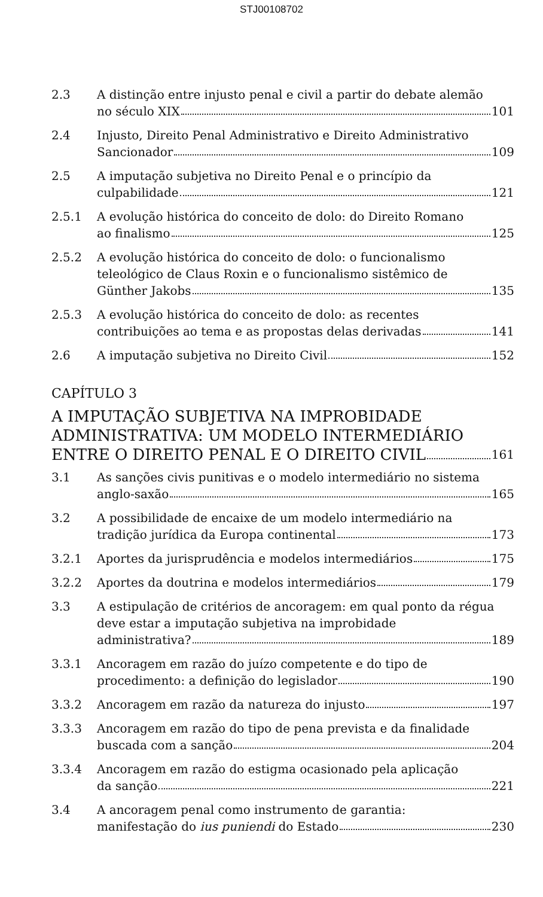STJ00108702
2.3 A distinção entre injusto penal e civil a partir do debate alemão
no século XIX 101
2.4 Injusto, Direito Penal Administrativo e Direito Administrativo
Sancionador 109
2.5 A imputação subjetiva no Direito Penal e o princípio da
culpabilidade 121
2.5.1 A evolução histórica do conceito de dolo: do Direito Romano
ao finalismo 125
2.5.2 A evolução histórica do conceito de dolo: o funcionalismo teleológico de Claus Roxin e o funcionalismo sistêmico de
Günther Jakobs 135
2.5.3 A evolução histórica do conceito de dolo: as recentes
contribuições ao tema e as propostas delas derivadas 141
2.6 A imputação subjetiva no Direito Civil 152
CAPÍTULO 3
A IMPUTAÇÃO SUBJETIVA NA IMPROBIDADE
ADMINISTRATIVA: UM MODELO INTERMEDIÁRIO
ENTRE O DIREITO PENAL E O DIREITO CIVIL 161
3.1 As sanções civis punitivas e o modelo intermediário no sistema
anglo-saxão 165
3.2 A possibilidade de encaixe de um modelo intermediário na
tradição jurídica da Europa continental 173
3.2.1 Aportes da jurisprudência e modelos intermediários 175
3.2.2 Aportes da doutrina e modelos intermediários 179
3.3 A estipulação de critérios de ancoragem: em qual ponto da régua deve estar a imputação subjetiva na improbidade
administrativa? 189
3.3.1 Ancoragem em razão do juízo competente e do tipo de
procedimento: a definição do legislador 190
3.3.2 Ancoragem em razão da natureza do injusto 197
3.3.3 Ancoragem em razão do tipo de pena prevista e da finalidade
buscada com a sanção 204
3.3.4 Ancoragem em razão do estigma ocasionado pela aplicação
da sanção 221
3.4 A ancoragem penal como instrumento de garantia:
manifestação do ius puniendi do Estado 230